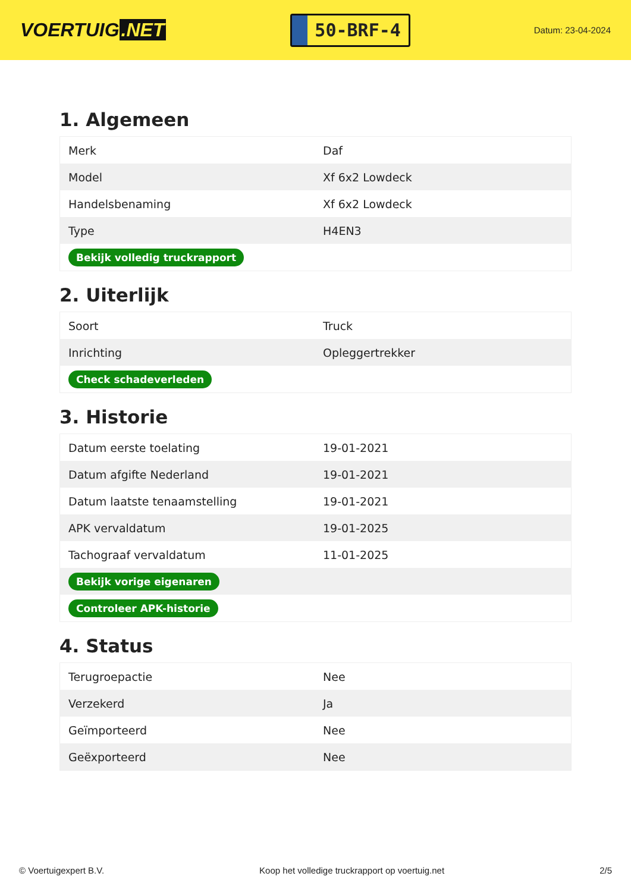VOERTUIG.NET
50-BRF-4
Datum: 23-04-2024
1. Algemeen
| Merk | Daf |
| Model | Xf 6x2 Lowdeck |
| Handelsbenaming | Xf 6x2 Lowdeck |
| Type | H4EN3 |
| Bekijk volledig truckrapport | |
2. Uiterlijk
| Soort | Truck |
| Inrichting | Opleggertrekker |
| Check schadeverleden | |
3. Historie
| Datum eerste toelating | 19-01-2021 |
| Datum afgifte Nederland | 19-01-2021 |
| Datum laatste tenaamstelling | 19-01-2021 |
| APK vervaldatum | 19-01-2025 |
| Tachograaf vervaldatum | 11-01-2025 |
| Bekijk vorige eigenaren | |
| Controleer APK-historie | |
4. Status
| Terugroepactie | Nee |
| Verzekerd | Ja |
| Geïmporteerd | Nee |
| Geëxporteerd | Nee |
© Voertuigexpert B.V. Koop het volledige truckrapport op voertuig.net 2/5